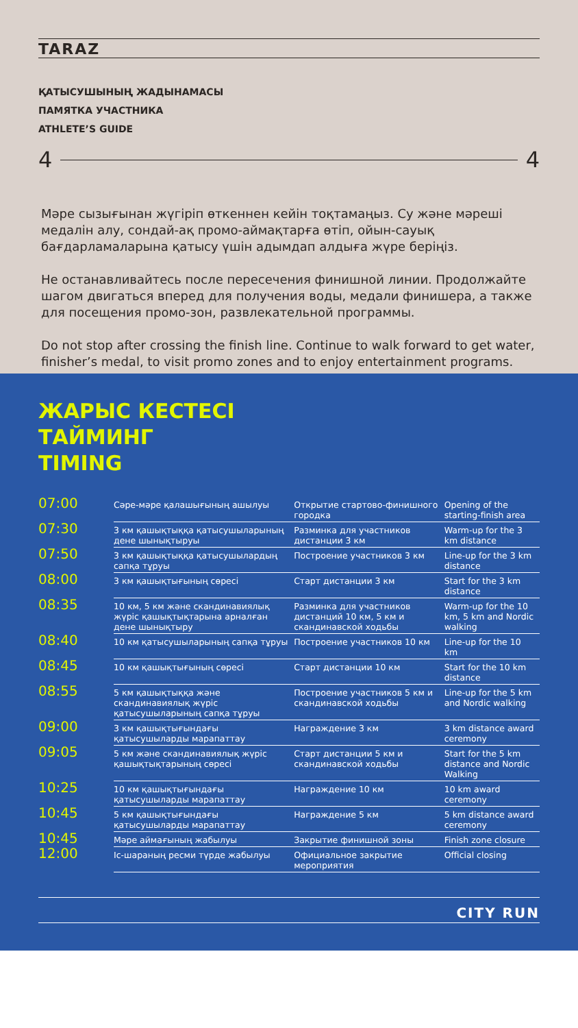TARAZ
ҚАТЫСУШЫНЫҢ ЖАДЫНАМАСЫ
ПАМЯТКА УЧАСТНИКА
ATHLETE’S GUIDE
4 4
Мәре сызығынан жүгіріп өткеннен кейін тоқтамаңыз. Су және мәреші медалін алу, сондай-ақ промо-аймақтарға өтіп, ойын-сауық бағдарламаларына қатысу үшін адымдап алдыға жүре беріңіз.
Не останавливайтесь после пересечения финишной линии. Продолжайте шагом двигаться вперед для получения воды, медали финишера, а также для посещения промо-зон, развлекательной программы.
Do not stop after crossing the finish line. Continue to walk forward to get water, finisher’s medal, to visit promo zones and to enjoy entertainment programs.
ЖАРЫС КЕСТЕСІ
ТАЙМИНГ
TIMING
| 07:00 | Сәре-мәре қалашығының ашылуы | Открытие стартово-финишного городка | Opening of the starting-finish area |
| 07:30 | 3 км қашықтыққа қатысушыларының дене шынықтыруы | Разминка для участников дистанции 3 км | Warm-up for the 3 km distance |
| 07:50 | 3 км қашықтыққа қатысушылардың сапқа тұруы | Построение участников 3 км | Line-up for the 3 km distance |
| 08:00 | 3 км қашықтығының сөресі | Старт дистанции 3 км | Start for the 3 km distance |
| 08:35 | 10 км, 5 км және скандинавиялық жүріс қашықтықтарына арналған дене шынықтыру | Разминка для участников дистанций 10 км, 5 км и скандинавской ходьбы | Warm-up for the 10 km, 5 km and Nordic walking |
| 08:40 | 10 км қатысушыларының сапқа тұруы | Построение участников 10 км | Line-up for the 10 km |
| 08:45 | 10 км қашықтығының сөресі | Старт дистанции 10 км | Start for the 10 km distance |
| 08:55 | 5 км қашықтыққа және скандинавиялық жүріс қатысушыларының сапқа тұруы | Построение участников 5 км и скандинавской ходьбы | Line-up for the 5 km and Nordic walking |
| 09:00 | 3 км қашықтығындағы қатысушыларды марапаттау | Награждение 3 км | 3 km distance award ceremony |
| 09:05 | 5 км және скандинавиялық жүріс қашықтықтарының сөресі | Старт дистанции 5 км и скандинавской ходьбы | Start for the 5 km distance and Nordic Walking |
| 10:25 | 10 км қашықтығындағы қатысушыларды марапаттау | Награждение 10 км | 10 km award ceremony |
| 10:45 | 5 км қашықтығындағы қатысушыларды марапаттау | Награждение 5 км | 5 km distance award ceremony |
| 10:45 | Мәре аймағының жабылуы | Закрытие финишной зоны | Finish zone closure |
| 12:00 | Іс-шараның ресми түрде жабылуы | Официальное закрытие мероприятия | Official closing |
CITY RUN